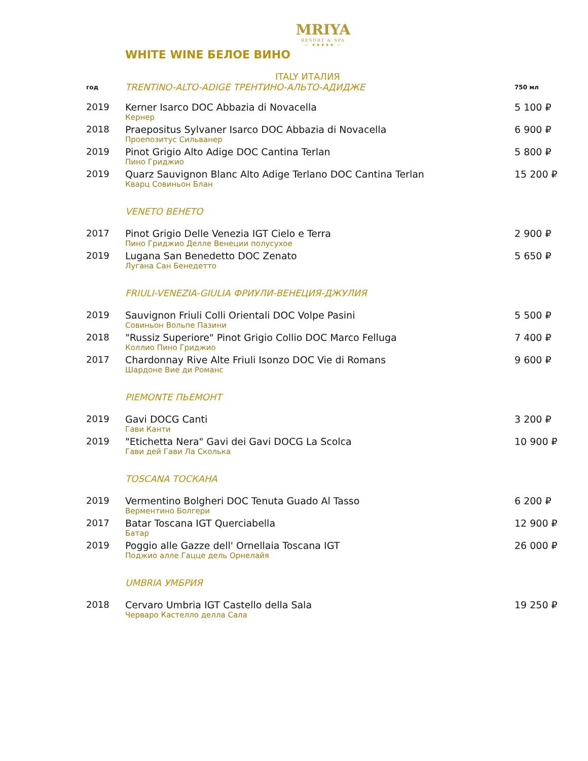MRIYA
RESORT & SPA
— ★★★★★ —
WHITE WINE БЕЛОЕ ВИНО
ITALY ИТАЛИЯ
| год | TRENTINO-ALTO-ADIGE ТРЕНТИНО-АЛЬТО-АДИДЖЕ | 750 мл |
| 2019 | Kerner Isarco DOC Abbazia di Novacella Кернер | 5 100 ₽ |
| 2018 | Praepositus Sylvaner Isarco DOC Abbazia di Novacella Проепозитус Сильванер | 6 900 ₽ |
| 2019 | Pinot Grigio Alto Adige DOC Cantina Terlan Пино Гриджио | 5 800 ₽ |
| 2019 | Quarz Sauvignon Blanc Alto Adige Terlano DOC Cantina Terlan Кварц Совиньон Блан | 15 200 ₽ |
| | VENETO ВЕНЕТО | |
| 2017 | Pinot Grigio Delle Venezia IGT Cielo e Terra Пино Гриджио Делле Венеции полусухое | 2 900 ₽ |
| 2019 | Lugana San Benedetto DOC Zenato Лугана Сан Бенедетто | 5 650 ₽ |
| | FRIULI-VENEZIA-GIULIA ФРИУЛИ-ВЕНЕЦИЯ-ДЖУЛИЯ | |
| 2019 | Sauvignon Friuli Colli Orientali DOC Volpe Pasini Совиньон Вольпе Пазини | 5 500 ₽ |
| 2018 | "Russiz Superiore" Pinot Grigio Collio DOC Marco Felluga Коллио Пино Гриджио | 7 400 ₽ |
| 2017 | Chardonnay Rive Alte Friuli Isonzo DOC Vie di Romans Шардоне Вие ди Романс | 9 600 ₽ |
| | PIEMONTE ПЬЕМОНТ | |
| 2019 | Gavi DOCG Canti Гави Канти | 3 200 ₽ |
| 2019 | "Etichetta Nera" Gavi dei Gavi DOCG La Scolca Гави дей Гави Ла Сколька | 10 900 ₽ |
| | TOSCANA ТОСКАНА | |
| 2019 | Vermentino Bolgheri DOC Tenuta Guado Al Tasso Верментино Болгери | 6 200 ₽ |
| 2017 | Batar Toscana IGT Querciabella Батар | 12 900 ₽ |
| 2019 | Poggio alle Gazze dell' Ornellaia Toscana IGT Поджио алле Гацце дель Орнелайя | 26 000 ₽ |
| | UMBRIA УМБРИЯ | |
| 2018 | Cervaro Umbria IGT Castello della Sala Черваро Кастелло делла Сала | 19 250 ₽ |